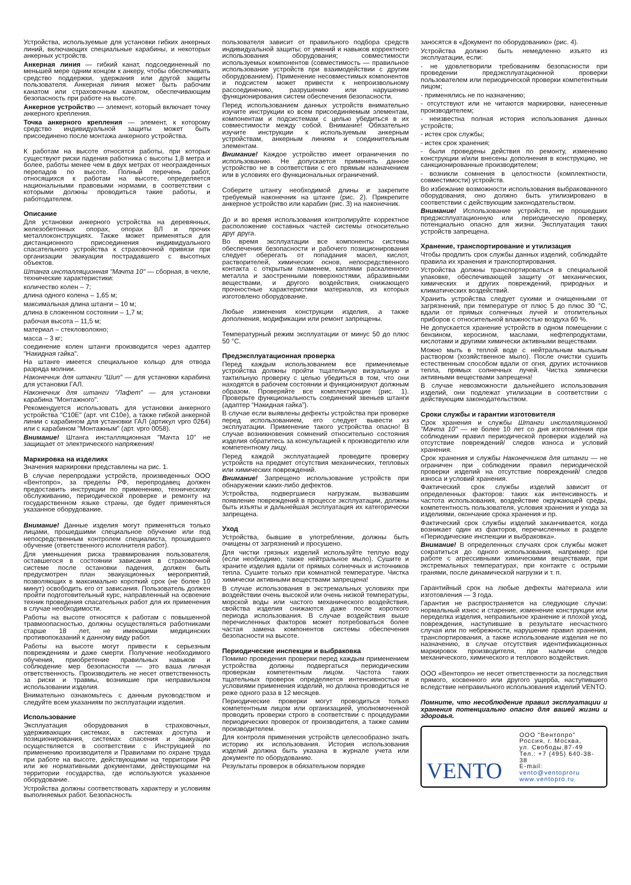Устройства, используемые для установки гибких анкерных линий, включающих специальные карабины, и некоторых анкерных устройств.
Анкерная линия — гибкий канат, подсоединенный по меньшей мере одним концом к анкеру, чтобы обеспечивать средство поддержки, удержания или другой защиты пользователя. Анкерная линия может быть рабочим канатом или страховочным канатом, обеспечивающим безопасность при работе на высоте.
Анкерное устройство — элемент, который включает точку анкерного крепления.
Точка анкерного крепления — элемент, к которому средство индивидуальной защиты может быть присоединено после монтажа анкерного устройства.
К работам на высоте относятся работы, при которых существуют риски падения работника с высоты 1,8 метра и более, работы менее чем в двух метрах от неогражденных перепадов по высоте. Полный перечень работ, относящихся к работам на высоте, определяется национальными правовыми нормами, в соответствии с которыми должны проводиться такие работы, и работодателем.
Описание
Для установки анкерного устройства на деревянных, железобетонных опорах, опорах ВЛ и прочих металлоконструкциях. Также может применяться для дистанционного присоединения индивидуального спасательного устройства к страховочной привязи при организации эвакуации пострадавшего с высотных объектов.
Штанга инсталляционная "Мачта 10" — сборная, в чехле, технические характеристики:
количество колен – 7;
длина одного колена – 1,65 м;
максимальная длина штанги – 10 м;
длина в сложенном состоянии – 1,7 м;
рабочая высота – 11,5 м;
материал – стекловолокно;
масса – 3 кг;
соединение колен штанги производится через адаптер "Накидная гайка".
На штанге имеется специальное кольцо для отвода разряда молнии.
Наконечник для штанги "Шип" — для установки карабина для установки ГАЛ.
Наконечник для штанги "Лафет" — для установки карабина "Монтажного".
Рекомендуется использовать для установки анкерного устройства "С10Е" (арт. vnt C10e), а также гибкой анкерной линии с карабином для установки ГАЛ (артикул vpro 0264) или с карабином "Монтажным" (арт. vpro 0058).
Внимание! Штанга инсталляционная "Мачта 10" не защищает от электрического напряжения!
Маркировка на изделиях
Значения маркировки представлены на рис. 1.
В случае перепродажи устройств, произведенных ООО «Вентопро», за пределы РФ, перепродавец должен предоставить инструкции по применению, техническому обслуживанию, периодической проверке и ремонту на государственном языке страны, где будет применяться указанное оборудование.
Внимание! Данные изделия могут применяться только лицами, прошедшими специальное обучение или под непосредственным контролем специалиста, прошедшего обучение (ответственного исполнителя работ).
Для уменьшения риска травмирования пользователя, оставшегося в состоянии зависания в страховочной системе после остановки падения, должен быть предусмотрен план эвакуационных мероприятий, позволяющих в максимально короткий срок (не более 10 минут) освободить его от зависания. Пользователь должен пройти подготовительный курс, направленный на освоение техник проведения спасательных работ для их применения в случае необходимости.
Работы на высоте относятся к работам с повышенной травмоопасностью, должны осуществляться работниками старше 18 лет, не имеющими медицинских противопоказаний к данному виду работ.
Работы на высоте могут привести к серьезным повреждениям и даже смерти. Получение необходимого обучения, приобретение правильных навыков и соблюдение мер безопасности — это ваша личная ответственность. Производитель не несет ответственность за риски и травмы, возникшие при неправильном использовании изделия.
Внимательно ознакомьтесь с данным руководством и следуйте всем указаниям по эксплуатации изделия.
Использование
Эксплуатация оборудования в страховочных, удерживающих системах, в системах доступа и позиционирования, системах спасения и эвакуации осуществляется в соответствии с Инструкцией по применению производителя и Правилами по охране труда при работе на высоте, действующими на территории РФ или же нормативными документами, действующими на территории государства, где используются указанное оборудование.
Устройства должны соответствовать характеру и условиям выполняемых работ. Безопасность
пользователя зависит от правильного подбора средств индивидуальной защиты; от умений и навыков корректного использования оборудования; совместимости используемых компонентов (совместимость — правильное использование устройств при взаимодействии с другим оборудованием). Применение несовместимых компонентов и подсистем может привести к непроизвольному рассоединению, разрушению или нарушению функционирования систем обеспечения безопасности.
Перед использованием данных устройств внимательно изучите инструкции ко всем присоединяемым элементам, компонентам и подсистемам с целью убедиться в их совместимости между собой. Внимание! Обязательно изучите инструкции к используемым анкерным устройствам, анкерным линиям и соединительным элементам.
Внимание! Каждое устройство имеет ограничения по использованию. Не допускается применять данное устройство не в соответствии с его прямым назначением или в условиях его функциональных ограничений.
Соберите штангу необходимой длины и закрепите требуемый наконечник на штанге (рис. 2). Прикрепите анкерное устройство или карабин (рис. 3) на наконечник.
До и во время использования контролируйте корректное расположение составных частей системы относительно друг друга.
Во время эксплуатации все компоненты системы обеспечения безопасности и рабочего позиционирования следует оберегать от попадания масел, кислот, растворителей, химических основ, непосредственного контакта с открытым пламенем, каплями раскаленного металла и заостренными поверхностями, абразивными веществами, и другого воздействия, снижающего прочностные характеристики материалов, из которых изготовлено оборудование.
Любые изменения конструкции изделия, а также дополнения, модификации или ремонт запрещены.
Температурный режим эксплуатации от минус 50 до плюс 50 °С.
Предэксплуатационная проверка
Перед каждым использованием все применяемые устройства должны пройти тщательную визуальную и тактильную проверку с целью убедиться в том, что они находятся в рабочем состоянии и функционируют должным образом. Проверяйте все комплектующие (рис. 1). Проверьте функциональность соединений звеньев штанги (адаптер “Накидная гайка”).
В случае если выявлены дефекты устройства при проверке перед использованием, его следует вывести из эксплуатации. Применение такого устройства опасно! В случае возникновения сомнений относительно состояния изделия обратитесь за консультацией к производителю или компетентному лицу.
Перед каждой эксплуатацией проведите проверку устройств на предмет отсутствия механических, тепловых или химических повреждений.
Внимание! Запрещено использование устройств при обнаружении каких-либо дефектов.
Устройства, подвергшиеся нагрузкам, вызвавшим появление повреждений в процессе эксплуатации, должны быть изъяты и дальнейшая эксплуатация их категорически запрещена.
Уход
Устройства, бывшие в употреблении, должны быть очищены от загрязнений и просушено.
Для чистки грязных изделий используйте теплую воду (если необходимо, также нейтральное мыло). Сушите и храните изделия вдали от прямых солнечных и источников тепла. Сушите только при комнатной температуре. Чистка химически активными веществами запрещена!
В случае использования в экстремальных условиях при воздействии очень высокой или очень низкой температуры, морской воды или частого механического воздействия, свойства изделия снижаются даже после короткого периода использования. В случае воздействия выше перечисленных факторов может потребоваться более частая замена компонентов системы обеспечения безопасности на высоте.
Периодические инспекции и выбраковка
Помимо проведения проверки перед каждым применением устройства должны подвергаться периодическим проверкам компетентным лицом. Частота таких тщательных проверок определяется интенсивностью и условиями применения изделий, но должна проводиться не реже одного раза в 12 месяцев.
Периодические проверки могут проводиться только компетентным лицом или организацией, уполномоченной проводить проверки строго в соответствии с процедурами периодических проверок от производителя, а также самим производителем.
Для контроля применения устройств целесообразно знать историю их использования. История использования изделий должна быть указана в журнале учета или документе по оборудованию.
Результаты проверок в обязательном порядке
заносятся в «Документ по оборудованию» (рис. 4).
Устройства должно быть немедленно изъято из эксплуатации, если:
- не удовлетворили требованиям безопасности при проведении предэксплуатационной проверки пользователем или периодической проверки компетентным лицом;
- применялись не по назначению;
- отсутствуют или не читаются маркировки, нанесенные производителем;
- неизвестна полная история использования данных устройств;
- истек срок службы;
- истек срок хранения;
- были проведены действия по ремонту, изменению конструкции и/или внесены дополнения в конструкцию, не санкционированные производителем;
- возникли сомнения в целостности (комплектности, совместимости) устройств.
Во избежание возможности использования выбракованного оборудования, оно должно быть утилизировано в соответствии с действующим законодательством.
Внимание! Использование устройств, не прошедших предэксплуатационную или периодическую проверку, потенциально опасно для жизни. Эксплуатация таких устройств запрещена.
Хранение, транспортирование и утилизация
Чтобы продлить срок службы данных изделий, соблюдайте правила их хранения и транспортирования.
Устройства должны транспортироваться в специальной упаковке, обеспечивающей защиту от механических, химических и других повреждений, природных и климатических воздействий.
Хранить устройства следует сухими и очищенными от загрязнений, при температуре от плюс 5 до плюс 30 °С, вдали от прямых солнечных лучей и отопительных приборов с относительной влажностью воздуха 60 %.
Не допускается хранение устройств в одном помещении с бензином, керосином, маслами, нефтепродуктами, кислотами и другими химически активными веществами.
Можно мыть в теплой воде с нейтральным мыльным раствором (хозяйственное мыло). После очистки сушить естественным способом вдали от огня, других источников тепла, прямых солнечных лучей. Чистка химически активными веществами запрещена!
В случае невозможности дальнейшего использования изделий, они подлежат утилизации в соответствии с действующим законодательством.
Сроки службы и гарантии изготовителя
Срок хранения и службы Штанги инсталляционной "Мачта 10" — не более 10 лет со дня изготовления при соблюдении правил периодической проверки изделий на отсутствие повреждений/ следов износа и условий хранения.
Срок хранения и службы Наконечников для штанги — не ограничен при соблюдении правил периодической проверки изделий на отсутствие повреждений/ следов износа и условий хранения.
Фактический срок службы изделий зависит от определенных факторов: таких как интенсивность и частота использования, воздействие окружающей среды, компетентность пользователя, условия хранения и ухода за изделиями, окончание срока хранения и пр.
Фактический срок службы изделий заканчивается, когда возникает один из факторов, перечисленных в разделе «Периодические инспекции и выбраковка».
Внимание! В определенных случаях срок службы может сократиться до одного использования, например: при работе с агрессивными химическими веществами, при экстремальных температурах, при контакте с острыми гранями, после динамической нагрузки и т. п.
Гарантийный срок на любые дефекты материала или изготовления — 3 года.
Гарантия не распространяется на следующие случаи: нормальный износ и старение, изменение конструкции или переделка изделия, неправильное хранение и плохой уход, повреждения, наступившие в результате несчастного случая или по небрежности, нарушение правил хранения, транспортирования, а также использование изделия не по назначению, в случае отсутствия идентификационных маркировок производителя, при наличии следов механического, химического и теплового воздействия.
ООО «Вентопро» не несет ответственности за последствия прямого, косвенного или другого ущерба, наступившего вследствие неправильного использования изделий VENTO.
Помните, что несоблюдение правил эксплуатации и хранения потенциально опасно для вашей жизни и здоровья.
VENTO
ООО "Вентопро"
Россия, г. Москва,
ул. Свободы,87-49
Тел.: +7 (495) 640-38-38
E-mail: vento@ventoproru
www.ventopro.ru